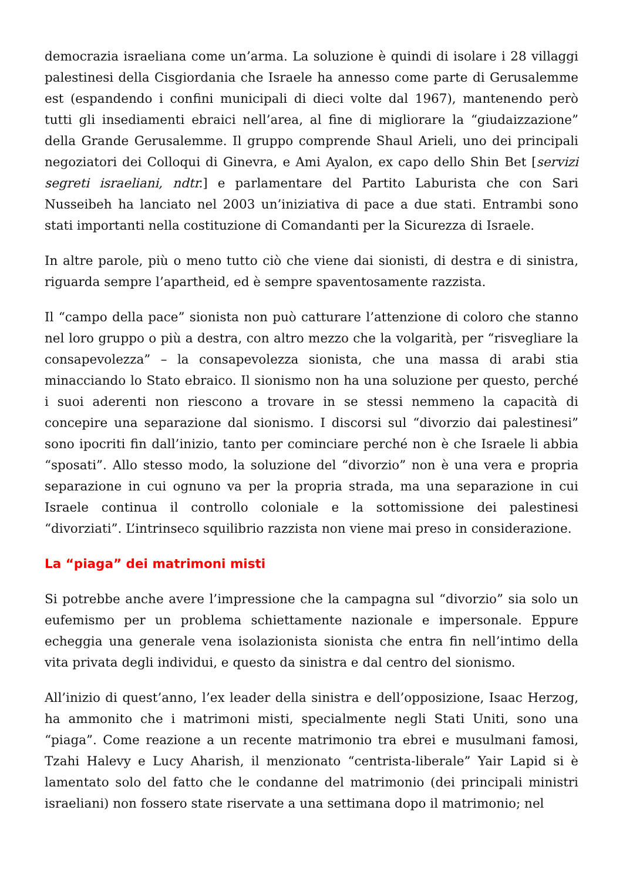democrazia israeliana come un’arma. La soluzione è quindi di isolare i 28 villaggi palestinesi della Cisgiordania che Israele ha annesso come parte di Gerusalemme est (espandendo i confini municipali di dieci volte dal 1967), mantenendo però tutti gli insediamenti ebraici nell’area, al fine di migliorare la “giudaizzazione” della Grande Gerusalemme. Il gruppo comprende Shaul Arieli, uno dei principali negoziatori dei Colloqui di Ginevra, e Ami Ayalon, ex capo dello Shin Bet [servizi segreti israeliani, ndtr.] e parlamentare del Partito Laburista che con Sari Nusseibeh ha lanciato nel 2003 un’iniziativa di pace a due stati. Entrambi sono stati importanti nella costituzione di Comandanti per la Sicurezza di Israele.
In altre parole, più o meno tutto ciò che viene dai sionisti, di destra e di sinistra, riguarda sempre l’apartheid, ed è sempre spaventosamente razzista.
Il “campo della pace” sionista non può catturare l’attenzione di coloro che stanno nel loro gruppo o più a destra, con altro mezzo che la volgarità, per “risvegliare la consapevolezza” – la consapevolezza sionista, che una massa di arabi stia minacciando lo Stato ebraico. Il sionismo non ha una soluzione per questo, perché i suoi aderenti non riescono a trovare in se stessi nemmeno la capacità di concepire una separazione dal sionismo. I discorsi sul “divorzio dai palestinesi” sono ipocriti fin dall’inizio, tanto per cominciare perché non è che Israele li abbia “sposati”. Allo stesso modo, la soluzione del “divorzio” non è una vera e propria separazione in cui ognuno va per la propria strada, ma una separazione in cui Israele continua il controllo coloniale e la sottomissione dei palestinesi “divorziati”. L’intrinseco squilibrio razzista non viene mai preso in considerazione.
La “piaga” dei matrimoni misti
Si potrebbe anche avere l’impressione che la campagna sul “divorzio” sia solo un eufemismo per un problema schiettamente nazionale e impersonale. Eppure echeggia una generale vena isolazionista sionista che entra fin nell’intimo della vita privata degli individui, e questo da sinistra e dal centro del sionismo.
All’inizio di quest’anno, l’ex leader della sinistra e dell’opposizione, Isaac Herzog, ha ammonito che i matrimoni misti, specialmente negli Stati Uniti, sono una “piaga”. Come reazione a un recente matrimonio tra ebrei e musulmani famosi, Tzahi Halevy e Lucy Aharish, il menzionato “centrista-liberale” Yair Lapid si è lamentato solo del fatto che le condanne del matrimonio (dei principali ministri israeliani) non fossero state riservate a una settimana dopo il matrimonio; nel